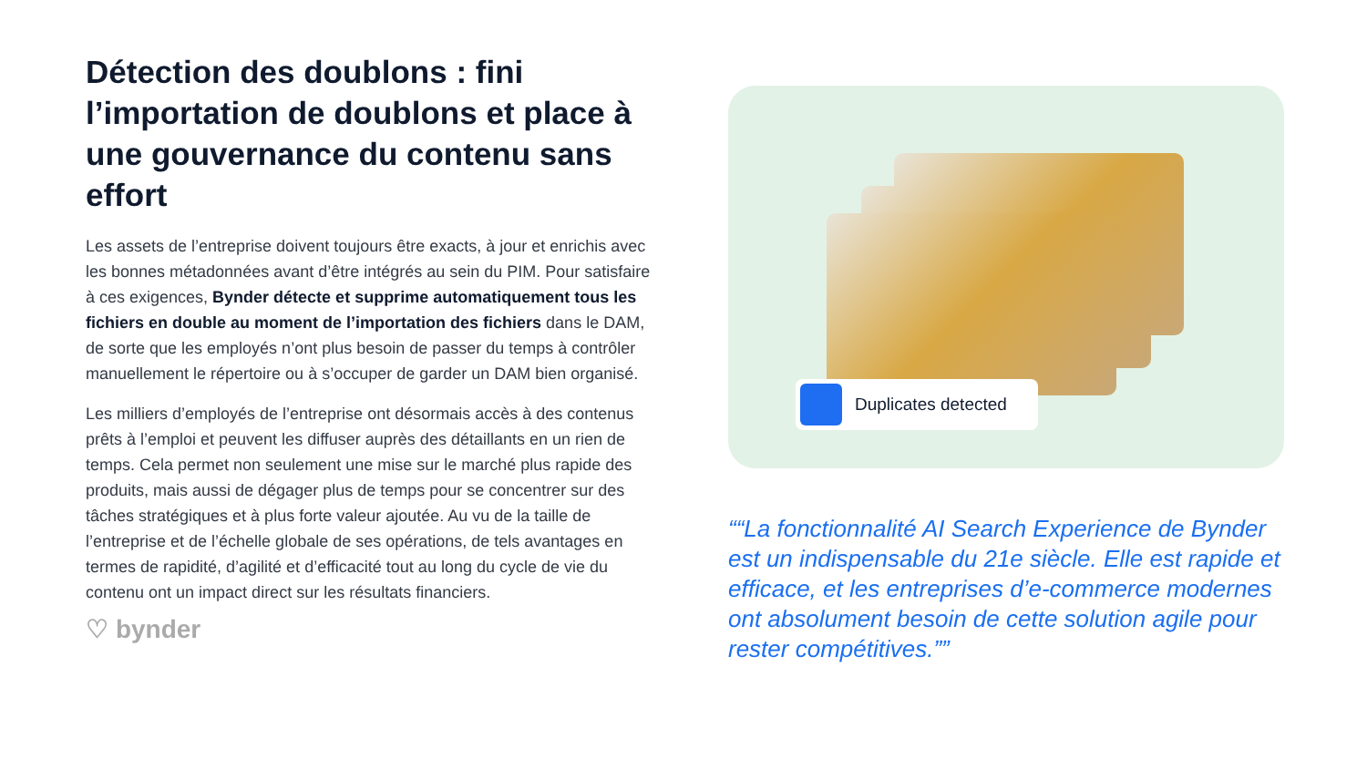Détection des doublons : fini l’importation de doublons et place à une gouvernance du contenu sans effort
Les assets de l’entreprise doivent toujours être exacts, à jour et enrichis avec les bonnes métadonnées avant d’être intégrés au sein du PIM. Pour satisfaire à ces exigences, Bynder détecte et supprime automatiquement tous les fichiers en double au moment de l’importation des fichiers dans le DAM, de sorte que les employés n’ont plus besoin de passer du temps à contrôler manuellement le répertoire ou à s’occuper de garder un DAM bien organisé.
Les milliers d’employés de l’entreprise ont désormais accès à des contenus prêts à l’emploi et peuvent les diffuser auprès des détaillants en un rien de temps. Cela permet non seulement une mise sur le marché plus rapide des produits, mais aussi de dégager plus de temps pour se concentrer sur des tâches stratégiques et à plus forte valeur ajoutée. Au vu de la taille de l’entreprise et de l’échelle globale de ses opérations, de tels avantages en termes de rapidité, d’agilité et d’efficacité tout au long du cycle de vie du contenu ont un impact direct sur les résultats financiers.
♡ bynder
Duplicates detected
“La fonctionnalité AI Search Experience de Bynder est un indispensable du 21e siècle. Elle est rapide et efficace, et les entreprises d’e-commerce modernes ont absolument besoin de cette solution agile pour rester compétitives.”